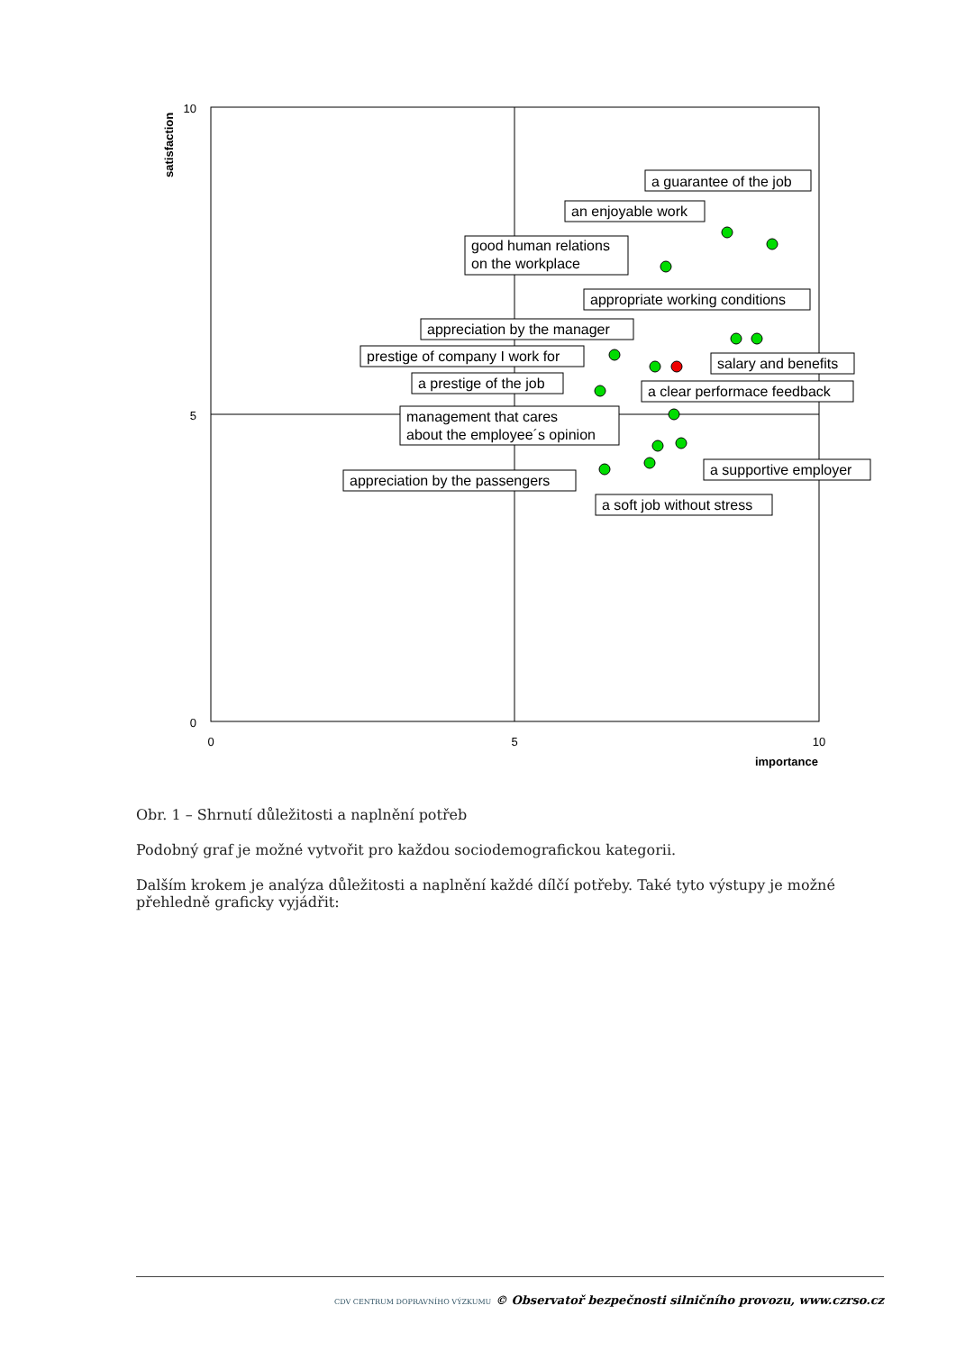10
5
0
0
5
10
importance
satisfaction
a guarantee of the job
an enjoyable work
good human relations
on the workplace
appropriate working conditions
appreciation by the manager
prestige of company I work for
a prestige of the job
salary and benefits
a clear performace feedback
management that cares
about the employee´s opinion
a supportive employer
appreciation by the passengers
a soft job without stress
Obr. 1 – Shrnutí důležitosti a naplnění potřeb
Podobný graf je možné vytvořit pro každou sociodemografickou kategorii.
Dalším krokem je analýza důležitosti a naplnění každé dílčí potřeby. Také tyto výstupy je možné přehledně graficky vyjádřit:
CDV CENTRUM DOPRAVNÍHO VÝZKUMU © Observatoř bezpečnosti silničního provozu, www.czrso.cz